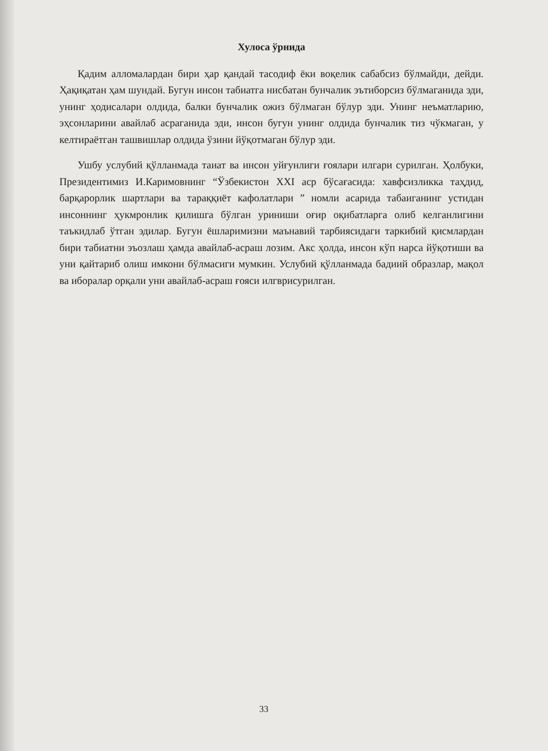Хулоса ўрнида
Қадим алломалардан бири ҳар қандай тасодиф ёки воқелик сабабсиз бўлмайди, дейди. Ҳақиқатан ҳам шундай. Бугун инсон табиатга нисбатан бунчалик эътиборсиз бўлмаганида эди, унинг ҳодисалари олдида, балки бунчалик ожиз бўлмаган бўлур эди. Унинг неъматларию, эҳсонларини авайлаб асраганида эди, инсон бугун унинг олдида бунчалик тиз чўкмаган, у келтираётган ташвишлар олдида ўзини йўқотмаган бўлур эди.
Ушбу услубий қўлланмада таиат ва инсон уйғунлиги ғоялари илгари сурилган. Ҳолбуки, Президентимиз И.Каримовнинг “Ўзбекистон XXI аср бўсағасида: хавфсизликка таҳдид, барқарорлик шартлари ва тараққиёт кафолатлари ” номли асарида табаиганинг устидан инсоннинг ҳукмронлик қилишга бўлган уриниши оғир оқибатларга олиб келганлигини таъкидлаб ўтган эдилар. Бугун ёшларимизни маънавий тарбиясидаги таркибий қисмлардан бири табиатни эъозлаш ҳамда авайлаб-асраш лозим. Акс ҳолда, инсон кўп нарса йўқотиши ва уни қайтариб олиш имкони бўлмасиги мумкин. Услубий қўлланмада бадиий образлар, мақол ва иборалар орқали уни авайлаб-асраш ғояси илгврисурилган.
33